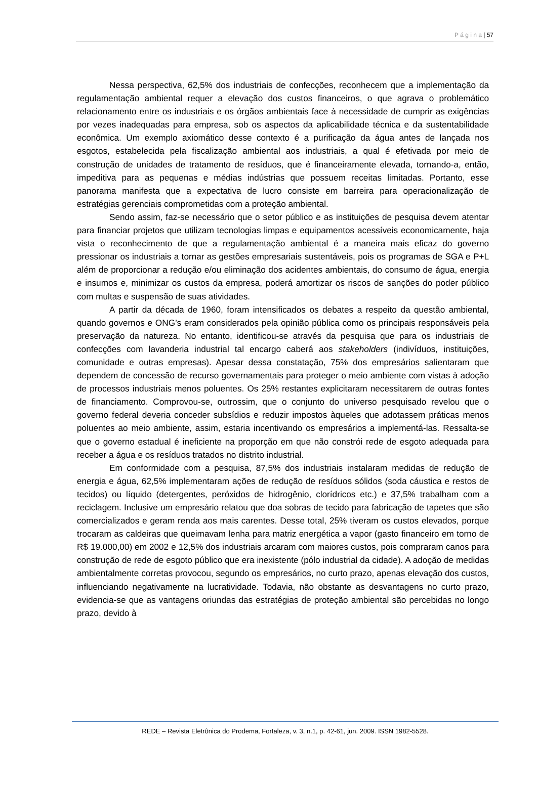P á g i n a | 57
Nessa perspectiva, 62,5% dos industriais de confecções, reconhecem que a implementação da regulamentação ambiental requer a elevação dos custos financeiros, o que agrava o problemático relacionamento entre os industriais e os órgãos ambientais face à necessidade de cumprir as exigências por vezes inadequadas para empresa, sob os aspectos da aplicabilidade técnica e da sustentabilidade econômica. Um exemplo axiomático desse contexto é a purificação da água antes de lançada nos esgotos, estabelecida pela fiscalização ambiental aos industriais, a qual é efetivada por meio de construção de unidades de tratamento de resíduos, que é financeiramente elevada, tornando-a, então, impeditiva para as pequenas e médias indústrias que possuem receitas limitadas. Portanto, esse panorama manifesta que a expectativa de lucro consiste em barreira para operacionalização de estratégias gerenciais comprometidas com a proteção ambiental.
Sendo assim, faz-se necessário que o setor público e as instituições de pesquisa devem atentar para financiar projetos que utilizam tecnologias limpas e equipamentos acessíveis economicamente, haja vista o reconhecimento de que a regulamentação ambiental é a maneira mais eficaz do governo pressionar os industriais a tornar as gestões empresariais sustentáveis, pois os programas de SGA e P+L além de proporcionar a redução e/ou eliminação dos acidentes ambientais, do consumo de água, energia e insumos e, minimizar os custos da empresa, poderá amortizar os riscos de sanções do poder público com multas e suspensão de suas atividades.
A partir da década de 1960, foram intensificados os debates a respeito da questão ambiental, quando governos e ONG’s eram considerados pela opinião pública como os principais responsáveis pela preservação da natureza. No entanto, identificou-se através da pesquisa que para os industriais de confecções com lavanderia industrial tal encargo caberá aos stakeholders (indivíduos, instituições, comunidade e outras empresas). Apesar dessa constatação, 75% dos empresários salientaram que dependem de concessão de recurso governamentais para proteger o meio ambiente com vistas à adoção de processos industriais menos poluentes. Os 25% restantes explicitaram necessitarem de outras fontes de financiamento. Comprovou-se, outrossim, que o conjunto do universo pesquisado revelou que o governo federal deveria conceder subsídios e reduzir impostos àqueles que adotassem práticas menos poluentes ao meio ambiente, assim, estaria incentivando os empresários a implementá-las. Ressalta-se que o governo estadual é ineficiente na proporção em que não constrói rede de esgoto adequada para receber a água e os resíduos tratados no distrito industrial.
Em conformidade com a pesquisa, 87,5% dos industriais instalaram medidas de redução de energia e água, 62,5% implementaram ações de redução de resíduos sólidos (soda cáustica e restos de tecidos) ou líquido (detergentes, peróxidos de hidrogênio, clorídricos etc.) e 37,5% trabalham com a reciclagem. Inclusive um empresário relatou que doa sobras de tecido para fabricação de tapetes que são comercializados e geram renda aos mais carentes. Desse total, 25% tiveram os custos elevados, porque trocaram as caldeiras que queimavam lenha para matriz energética a vapor (gasto financeiro em torno de R$ 19.000,00) em 2002 e 12,5% dos industriais arcaram com maiores custos, pois compraram canos para construção de rede de esgoto público que era inexistente (pólo industrial da cidade). A adoção de medidas ambientalmente corretas provocou, segundo os empresários, no curto prazo, apenas elevação dos custos, influenciando negativamente na lucratividade. Todavia, não obstante as desvantagens no curto prazo, evidencia-se que as vantagens oriundas das estratégias de proteção ambiental são percebidas no longo prazo, devido à
REDE – Revista Eletrônica do Prodema, Fortaleza, v. 3, n.1, p. 42-61, jun. 2009. ISSN 1982-5528.